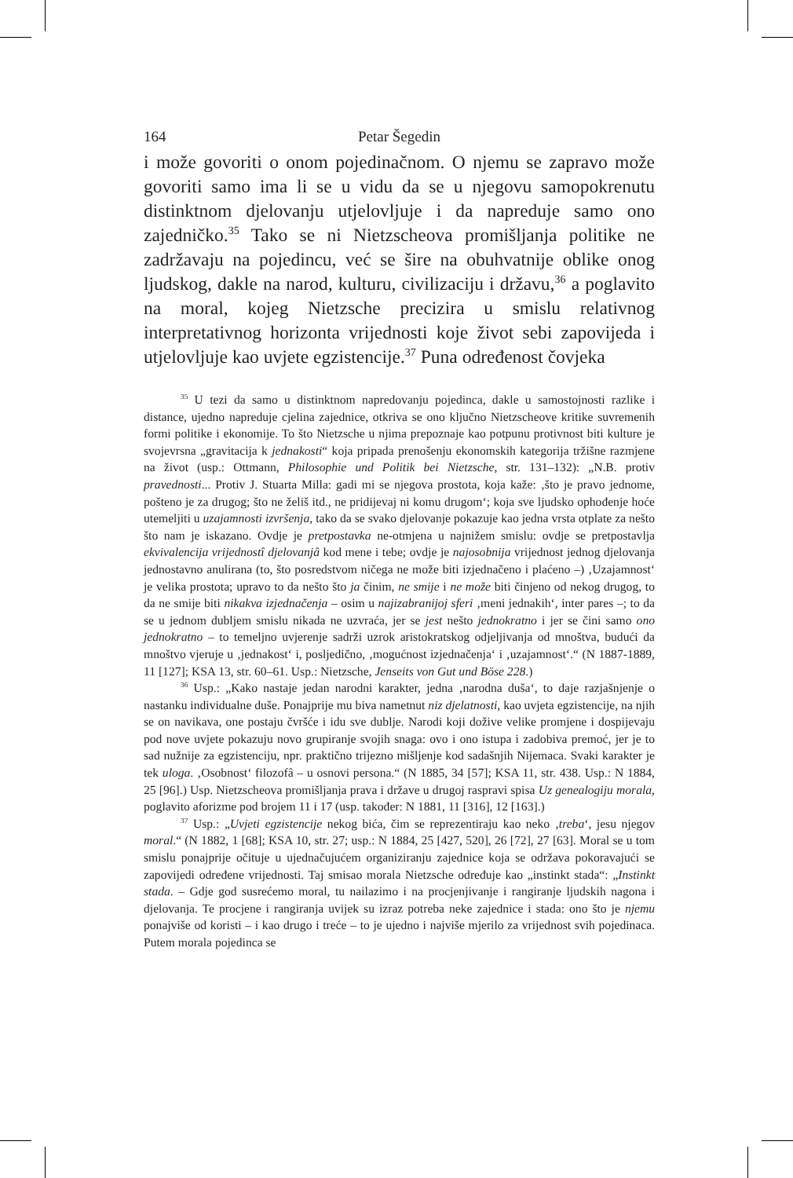164 Petar Šegedin
i može govoriti o onom pojedinačnom. O njemu se zapravo može govoriti samo ima li se u vidu da se u njegovu samopokrenutu distinktnom djelovanju utjelovljuje i da napreduje samo ono zajedničko.<sup>35</sup> Tako se ni Nietzscheova promišljanja politike ne zadržavaju na pojedincu, već se šire na obuhvatnije oblike onog ljudskog, dakle na narod, kulturu, civilizaciju i državu,<sup>36</sup> a poglavito na moral, kojeg Nietzsche precizira u smislu relativnog interpretativnog horizonta vrijednosti koje život sebi zapovijeda i utjelovljuje kao uvjete egzistencije.<sup>37</sup> Puna određenost čovjeka
<sup>35</sup> U tezi da samo u distinktnom napredovanju pojedinca, dakle u samostojnosti razlike i distance, ujedno napreduje cjelina zajednice, otkriva se ono ključno Nietzscheove kritike suvremenih formi politike i ekonomije. To što Nietzsche u njima prepoznaje kao potpunu protivnost biti kulture je svojevrsna „gravitacija k jednakosti“ koja pripada prenošenju ekonomskih kategorija tržišne razmjene na život (usp.: Ottmann, Philosophie und Politik bei Nietzsche, str. 131–132): „N.B. protiv pravednosti... Protiv J. Stuarta Milla: gadi mi se njegova prostota, koja kaže: ‚što je pravo jednome, pošteno je za drugog; što ne želiš itd., ne pridijevaj ni komu drugom‘; koja sve ljudsko ophođenje hoće utemeljiti u uzajamnosti izvršenja, tako da se svako djelovanje pokazuje kao jedna vrsta otplate za nešto što nam je iskazano. Ovdje je pretpostavka ne-otmjena u najnižem smislu: ovdje se pretpostavlja ekvivalencija vrijednostî djelovanjâ kod mene i tebe; ovdje je najosobnija vrijednost jednog djelovanja jednostavno anulirana (to, što posredstvom ničega ne može biti izjednačeno i plaćeno –) ‚Uzajamnost‘ je velika prostota; upravo to da nešto što ja činim, ne smije i ne može biti činjeno od nekog drugog, to da ne smije biti nikakva izjednačenja – osim u najizabranijoj sferi ‚meni jednakih‘, inter pares –; to da se u jednom dubljem smislu nikada ne uzvraća, jer se jest nešto jednokratno i jer se čini samo ono jednokratno – to temeljno uvjerenje sadrži uzrok aristokratskog odjeljivanja od mnoštva, budući da mnoštvo vjeruje u ‚jednakost‘ i, posljedično, ‚mogućnost izjednačenja‘ i ‚uzajamnost‘.“ (N 1887-1889, 11 [127]; KSA 13, str. 60–61. Usp.: Nietzsche, Jenseits von Gut und Böse 228.)
<sup>36</sup> Usp.: „Kako nastaje jedan narodni karakter, jedna ‚narodna duša‘, to daje razjašnjenje o nastanku individualne duše. Ponajprije mu biva nametnut niz djelatnosti, kao uvjeta egzistencije, na njih se on navikava, one postaju čvršće i idu sve dublje. Narodi koji dožive velike promjene i dospijevaju pod nove uvjete pokazuju novo grupiranje svojih snaga: ovo i ono istupa i zadobiva premoć, jer je to sad nužnije za egzistenciju, npr. praktično trijezno mišljenje kod sadašnjih Nijemaca. Svaki karakter je tek uloga. ‚Osobnost‘ filozofâ – u osnovi persona.“ (N 1885, 34 [57]; KSA 11, str. 438. Usp.: N 1884, 25 [96].) Usp. Nietzscheova promišljanja prava i države u drugoj raspravi spisa Uz genealogiju morala, poglavito aforizme pod brojem 11 i 17 (usp. također: N 1881, 11 [316], 12 [163].)
<sup>37</sup> Usp.: „Uvjeti egzistencije nekog bića, čim se reprezentiraju kao neko ‚treba‘, jesu njegov moral.“ (N 1882, 1 [68]; KSA 10, str. 27; usp.: N 1884, 25 [427, 520], 26 [72], 27 [63]. Moral se u tom smislu ponajprije očituje u ujednačujućem organiziranju zajednice koja se održava pokoravajući se zapovijedi određene vrijednosti. Taj smisao morala Nietzsche određuje kao „instinkt stada“: „Instinkt stada. – Gdje god susrećemo moral, tu nailazimo i na procjenjivanje i rangiranje ljudskih nagona i djelovanja. Te procjene i rangiranja uvijek su izraz potreba neke zajednice i stada: ono što je njemu ponajviše od koristi – i kao drugo i treće – to je ujedno i najviše mjerilo za vrijednost svih pojedinaca. Putem morala pojedinca se